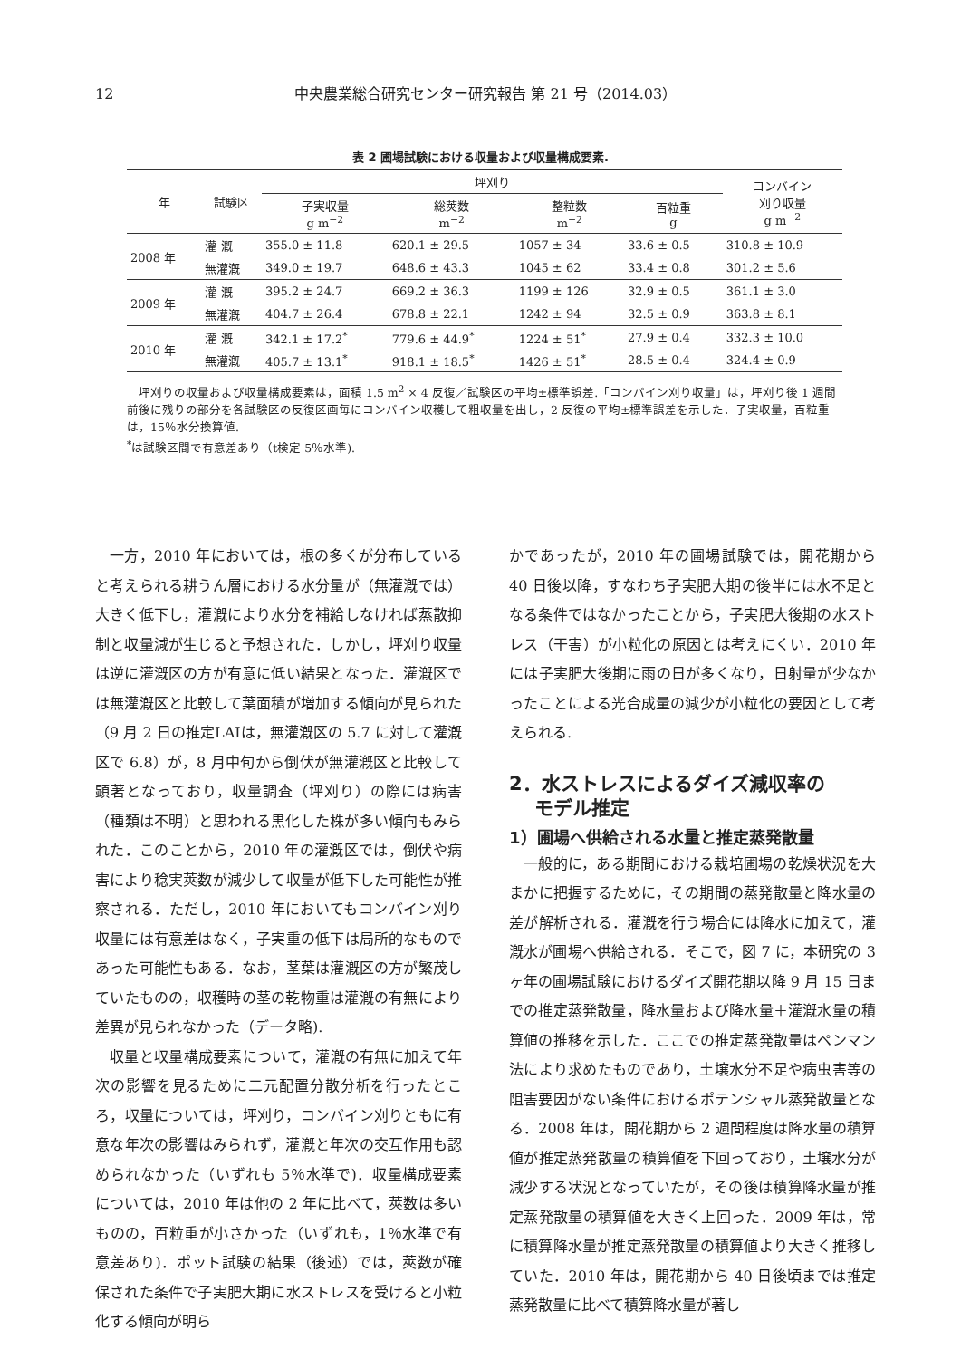12 中央農業総合研究センター研究報告 第 21 号（2014.03）
表 2 圃場試験における収量および収量構成要素.
| 年 | 試験区 | 坪刈り | | | | コンバイン 刈り収量 g m<sup>−2</sup> |
| --- | --- | --- | --- | --- | --- | --- |
| | | 子実収量 g m<sup>−2</sup> | 総莢数 m<sup>−2</sup> | 整粒数 m<sup>−2</sup> | 百粒重 g | |
| 2008 年 | 灌 漑 | 355.0 ± 11.8 | 620.1 ± 29.5 | 1057 ± 34 | 33.6 ± 0.5 | 310.8 ± 10.9 |
| | 無灌漑 | 349.0 ± 19.7 | 648.6 ± 43.3 | 1045 ± 62 | 33.4 ± 0.8 | 301.2 ± 5.6 |
| 2009 年 | 灌 漑 | 395.2 ± 24.7 | 669.2 ± 36.3 | 1199 ± 126 | 32.9 ± 0.5 | 361.1 ± 3.0 |
| | 無灌漑 | 404.7 ± 26.4 | 678.8 ± 22.1 | 1242 ± 94 | 32.5 ± 0.9 | 363.8 ± 8.1 |
| 2010 年 | 灌 漑 | 342.1 ± 17.2<sup>*</sup> | 779.6 ± 44.9<sup>*</sup> | 1224 ± 51<sup>*</sup> | 27.9 ± 0.4 | 332.3 ± 10.0 |
| | 無灌漑 | 405.7 ± 13.1<sup>*</sup> | 918.1 ± 18.5<sup>*</sup> | 1426 ± 51<sup>*</sup> | 28.5 ± 0.4 | 324.4 ± 0.9 |
　坪刈りの収量および収量構成要素は，面積 1.5 m<sup>2</sup> × 4 反復／試験区の平均±標準誤差.「コンバイン刈り収量」は，坪刈り後 1 週間前後に残りの部分を各試験区の反復区画毎にコンバイン収穫して粗収量を出し，2 反復の平均±標準誤差を示した．子実収量，百粒重は，15％水分換算値.
<sup>*</sup> は試験区間で有意差あり（t検定 5％水準).
一方，2010 年においては，根の多くが分布していると考えられる耕うん層における水分量が（無灌漑では）大きく低下し，灌漑により水分を補給しなければ蒸散抑制と収量減が生じると予想された．しかし，坪刈り収量は逆に灌漑区の方が有意に低い結果となった．灌漑区では無灌漑区と比較して葉面積が増加する傾向が見られた（9 月 2 日の推定LAIは，無灌漑区の 5.7 に対して灌漑区で 6.8）が，8 月中旬から倒伏が無灌漑区と比較して顕著となっており，収量調査（坪刈り）の際には病害（種類は不明）と思われる黒化した株が多い傾向もみられた．このことから，2010 年の灌漑区では，倒伏や病害により稔実莢数が減少して収量が低下した可能性が推察される．ただし，2010 年においてもコンバイン刈り収量には有意差はなく，子実重の低下は局所的なものであった可能性もある．なお，茎葉は灌漑区の方が繁茂していたものの，収穫時の茎の乾物重は灌漑の有無により差異が見られなかった（データ略).
収量と収量構成要素について，灌漑の有無に加えて年次の影響を見るために二元配置分散分析を行ったところ，収量については，坪刈り，コンバイン刈りともに有意な年次の影響はみられず，灌漑と年次の交互作用も認められなかった（いずれも 5％水準で)．収量構成要素については，2010 年は他の 2 年に比べて，莢数は多いものの，百粒重が小さかった（いずれも，1％水準で有意差あり)．ポット試験の結果（後述）では，莢数が確保された条件で子実肥大期に水ストレスを受けると小粒化する傾向が明ら
かであったが，2010 年の圃場試験では，開花期から 40 日後以降，すなわち子実肥大期の後半には水不足となる条件ではなかったことから，子実肥大後期の水ストレス（干害）が小粒化の原因とは考えにくい．2010 年には子実肥大後期に雨の日が多くなり，日射量が少なかったことによる光合成量の減少が小粒化の要因として考えられる.
2．水ストレスによるダイズ減収率の
　 モデル推定
1）圃場へ供給される水量と推定蒸発散量
一般的に，ある期間における栽培圃場の乾燥状況を大まかに把握するために，その期間の蒸発散量と降水量の差が解析される．灌漑を行う場合には降水に加えて，灌漑水が圃場へ供給される．そこで，図 7 に，本研究の 3 ヶ年の圃場試験におけるダイズ開花期以降 9 月 15 日までの推定蒸発散量，降水量および降水量＋灌漑水量の積算値の推移を示した．ここでの推定蒸発散量はペンマン法により求めたものであり，土壌水分不足や病虫害等の阻害要因がない条件におけるポテンシャル蒸発散量となる．2008 年は，開花期から 2 週間程度は降水量の積算値が推定蒸発散量の積算値を下回っており，土壌水分が減少する状況となっていたが，その後は積算降水量が推定蒸発散量の積算値を大きく上回った．2009 年は，常に積算降水量が推定蒸発散量の積算値より大きく推移していた．2010 年は，開花期から 40 日後頃までは推定蒸発散量に比べて積算降水量が著し